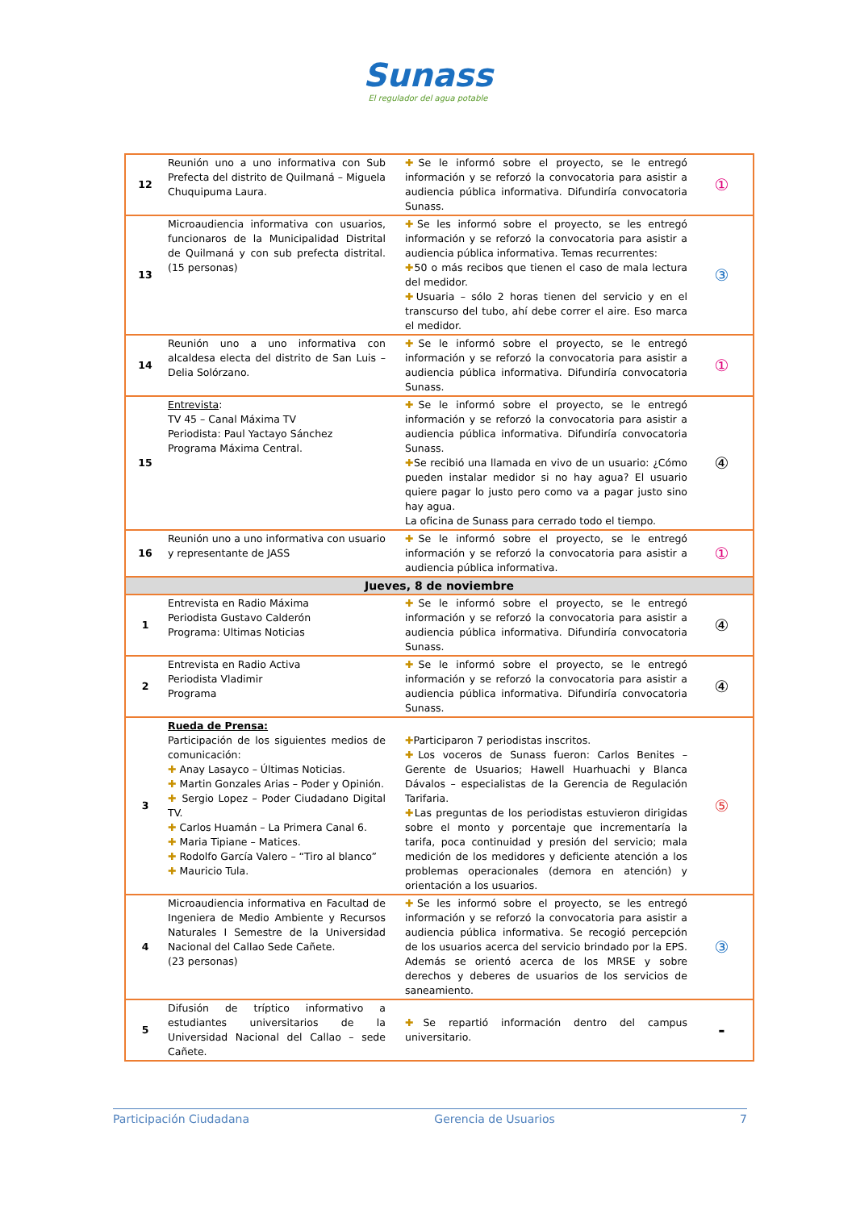Sunass
El regulador del agua potable
| 12 | Reunión uno a uno informativa con Sub Prefecta del distrito de Quilmaná – Miguela Chuquipuma Laura. | ✚ Se le informó sobre el proyecto, se le entregó información y se reforzó la convocatoria para asistir a audiencia pública informativa. Difundiría convocatoria Sunass. | ① |
| 13 | Microaudiencia informativa con usuarios, funcionaros de la Municipalidad Distrital de Quilmaná y con sub prefecta distrital. (15 personas) | ✚ Se les informó sobre el proyecto, se les entregó información y se reforzó la convocatoria para asistir a audiencia pública informativa. Temas recurrentes: ✚ 50 o más recibos que tienen el caso de mala lectura del medidor. ✚ Usuaria – sólo 2 horas tienen del servicio y en el transcurso del tubo, ahí debe correr el aire. Eso marca el medidor. | ③ |
| 14 | Reunión uno a uno informativa con alcaldesa electa del distrito de San Luis – Delia Solórzano. | ✚ Se le informó sobre el proyecto, se le entregó información y se reforzó la convocatoria para asistir a audiencia pública informativa. Difundiría convocatoria Sunass. | ① |
| 15 | Entrevista : TV 45 – Canal Máxima TV Periodista: Paul Yactayo Sánchez Programa Máxima Central. | ✚ Se le informó sobre el proyecto, se le entregó información y se reforzó la convocatoria para asistir a audiencia pública informativa. Difundiría convocatoria Sunass. ✚ Se recibió una llamada en vivo de un usuario: ¿Cómo pueden instalar medidor si no hay agua? El usuario quiere pagar lo justo pero como va a pagar justo sino hay agua. La oficina de Sunass para cerrado todo el tiempo. | ④ |
| 16 | Reunión uno a uno informativa con usuario y representante de JASS | ✚ Se le informó sobre el proyecto, se le entregó información y se reforzó la convocatoria para asistir a audiencia pública informativa. | ① |
| Jueves, 8 de noviembre | | | |
| 1 | Entrevista en Radio Máxima Periodista Gustavo Calderón Programa: Ultimas Noticias | ✚ Se le informó sobre el proyecto, se le entregó información y se reforzó la convocatoria para asistir a audiencia pública informativa. Difundiría convocatoria Sunass. | ④ |
| 2 | Entrevista en Radio Activa Periodista Vladimir Programa | ✚ Se le informó sobre el proyecto, se le entregó información y se reforzó la convocatoria para asistir a audiencia pública informativa. Difundiría convocatoria Sunass. | ④ |
| 3 | Rueda de Prensa: Participación de los siguientes medios de comunicación: ✚ Anay Lasayco – Últimas Noticias. ✚ Martin Gonzales Arias – Poder y Opinión. ✚ Sergio Lopez – Poder Ciudadano Digital TV. ✚ Carlos Huamán – La Primera Canal 6. ✚ Maria Tipiane – Matices. ✚ Rodolfo García Valero – “Tiro al blanco” ✚ Mauricio Tula. | ✚ Participaron 7 periodistas inscritos. ✚ Los voceros de Sunass fueron: Carlos Benites – Gerente de Usuarios; Hawell Huarhuachi y Blanca Dávalos – especialistas de la Gerencia de Regulación Tarifaria. ✚ Las preguntas de los periodistas estuvieron dirigidas sobre el monto y porcentaje que incrementaría la tarifa, poca continuidad y presión del servicio; mala medición de los medidores y deficiente atención a los problemas operacionales (demora en atención) y orientación a los usuarios. | ⑤ |
| 4 | Microaudiencia informativa en Facultad de Ingeniera de Medio Ambiente y Recursos Naturales I Semestre de la Universidad Nacional del Callao Sede Cañete. (23 personas) | ✚ Se les informó sobre el proyecto, se les entregó información y se reforzó la convocatoria para asistir a audiencia pública informativa. Se recogió percepción de los usuarios acerca del servicio brindado por la EPS. Además se orientó acerca de los MRSE y sobre derechos y deberes de usuarios de los servicios de saneamiento. | ③ |
| 5 | Difusión de tríptico informativo a estudiantes universitarios de la Universidad Nacional del Callao – sede Cañete. | ✚ Se repartió información dentro del campus universitario. | - |
Participación Ciudadana Gerencia de Usuarios 7